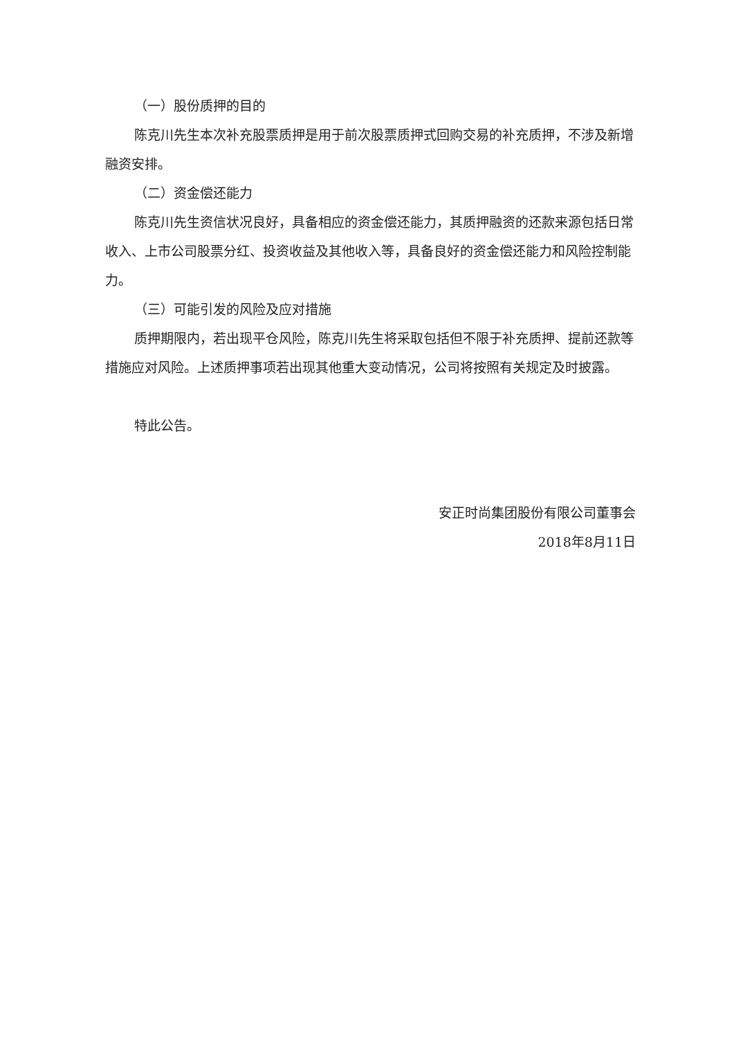（一）股份质押的目的
陈克川先生本次补充股票质押是用于前次股票质押式回购交易的补充质押，不涉及新增融资安排。
（二）资金偿还能力
陈克川先生资信状况良好，具备相应的资金偿还能力，其质押融资的还款来源包括日常收入、上市公司股票分红、投资收益及其他收入等，具备良好的资金偿还能力和风险控制能力。
（三）可能引发的风险及应对措施
质押期限内，若出现平仓风险，陈克川先生将采取包括但不限于补充质押、提前还款等措施应对风险。上述质押事项若出现其他重大变动情况，公司将按照有关规定及时披露。
特此公告。
安正时尚集团股份有限公司董事会
2018年8月11日